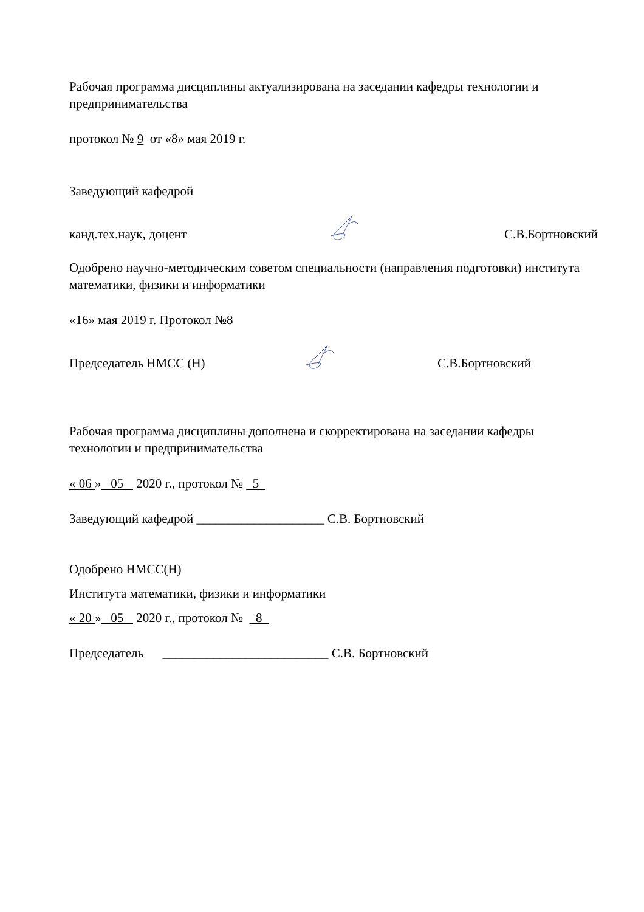Рабочая программа дисциплины актуализирована на заседании кафедры технологии и предпринимательства
протокол № 9 от «8» мая 2019 г.
Заведующий кафедрой
канд.тех.наук, доцент С.В.Бортновский
Одобрено научно-методическим советом специальности (направления подготовки) института математики, физики и информатики
«16» мая 2019 г. Протокол №8
Председатель НМСС (Н) С.В.Бортновский
Рабочая программа дисциплины дополнена и скорректирована на заседании кафедры технологии и предпринимательства
« 06 » 05 2020 г., протокол № 5
Заведующий кафедрой ____________________ С.В. Бортновский
Одобрено НМСС(Н)
Института математики, физики и информатики
« 20 » 05 2020 г., протокол № 8
Председатель __________________________ С.В. Бортновский